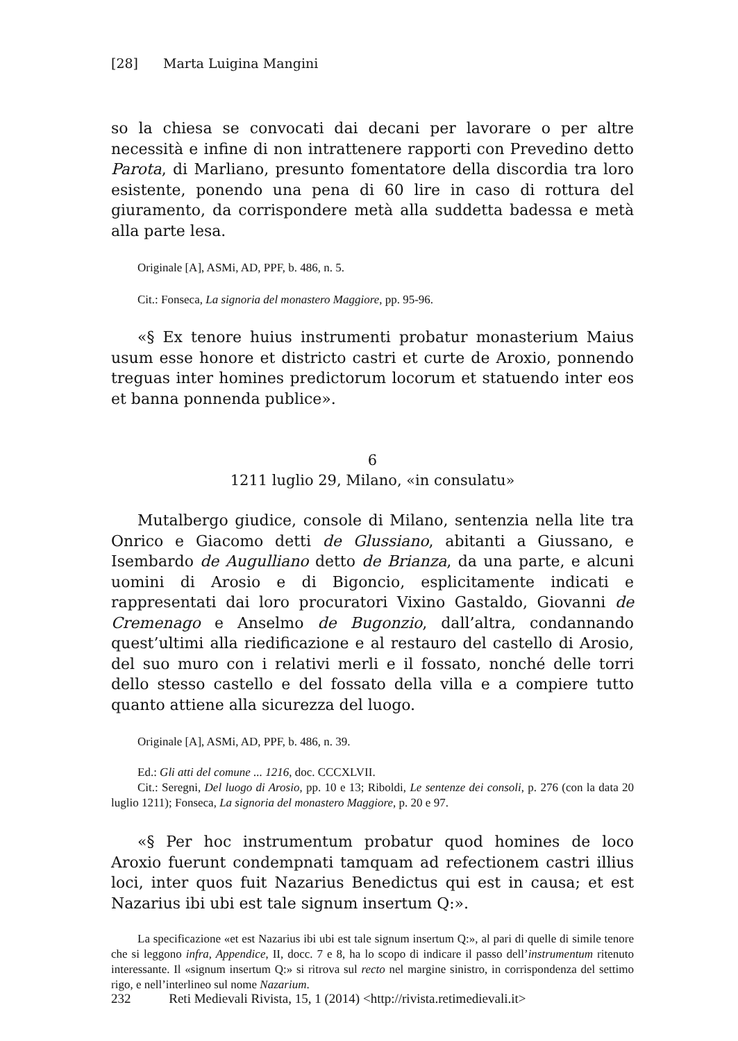[28] Marta Luigina Mangini
so la chiesa se convocati dai decani per lavorare o per altre necessità e infine di non intrattenere rapporti con Prevedino detto Parota, di Marliano, presunto fomentatore della discordia tra loro esistente, ponendo una pena di 60 lire in caso di rottura del giuramento, da corrispondere metà alla suddetta badessa e metà alla parte lesa.
Originale [A], ASMi, AD, PPF, b. 486, n. 5.
Cit.: Fonseca, La signoria del monastero Maggiore, pp. 95-96.
«§ Ex tenore huius instrumenti probatur monasterium Maius usum esse honore et districto castri et curte de Aroxio, ponnendo treguas inter homines predictorum locorum et statuendo inter eos et banna ponnenda publice».
6
1211 luglio 29, Milano, «in consulatu»
Mutalbergo giudice, console di Milano, sentenzia nella lite tra Onrico e Giacomo detti de Glussiano, abitanti a Giussano, e Isembardo de Augulliano detto de Brianza, da una parte, e alcuni uomini di Arosio e di Bigoncio, esplicitamente indicati e rappresentati dai loro procuratori Vixino Gastaldo, Giovanni de Cremenago e Anselmo de Bugonzio, dall’altra, condannando quest’ultimi alla riedificazione e al restauro del castello di Arosio, del suo muro con i relativi merli e il fossato, nonché delle torri dello stesso castello e del fossato della villa e a compiere tutto quanto attiene alla sicurezza del luogo.
Originale [A], ASMi, AD, PPF, b. 486, n. 39.
Ed.: Gli atti del comune ... 1216, doc. CCCXLVII.
Cit.: Seregni, Del luogo di Arosio, pp. 10 e 13; Riboldi, Le sentenze dei consoli, p. 276 (con la data 20 luglio 1211); Fonseca, La signoria del monastero Maggiore, p. 20 e 97.
«§ Per hoc instrumentum probatur quod homines de loco Aroxio fuerunt condempnati tamquam ad refectionem castri illius loci, inter quos fuit Nazarius Benedictus qui est in causa; et est Nazarius ibi ubi est tale signum insertum Q:».
La specificazione «et est Nazarius ibi ubi est tale signum insertum Q:», al pari di quelle di simile tenore che si leggono infra, Appendice, II, docc. 7 e 8, ha lo scopo di indicare il passo dell’instrumentum ritenuto interessante. Il «signum insertum Q:» si ritrova sul recto nel margine sinistro, in corrispondenza del settimo rigo, e nell’interlineo sul nome Nazarium.
232 Reti Medievali Rivista, 15, 1 (2014) <http://rivista.retimedievali.it>